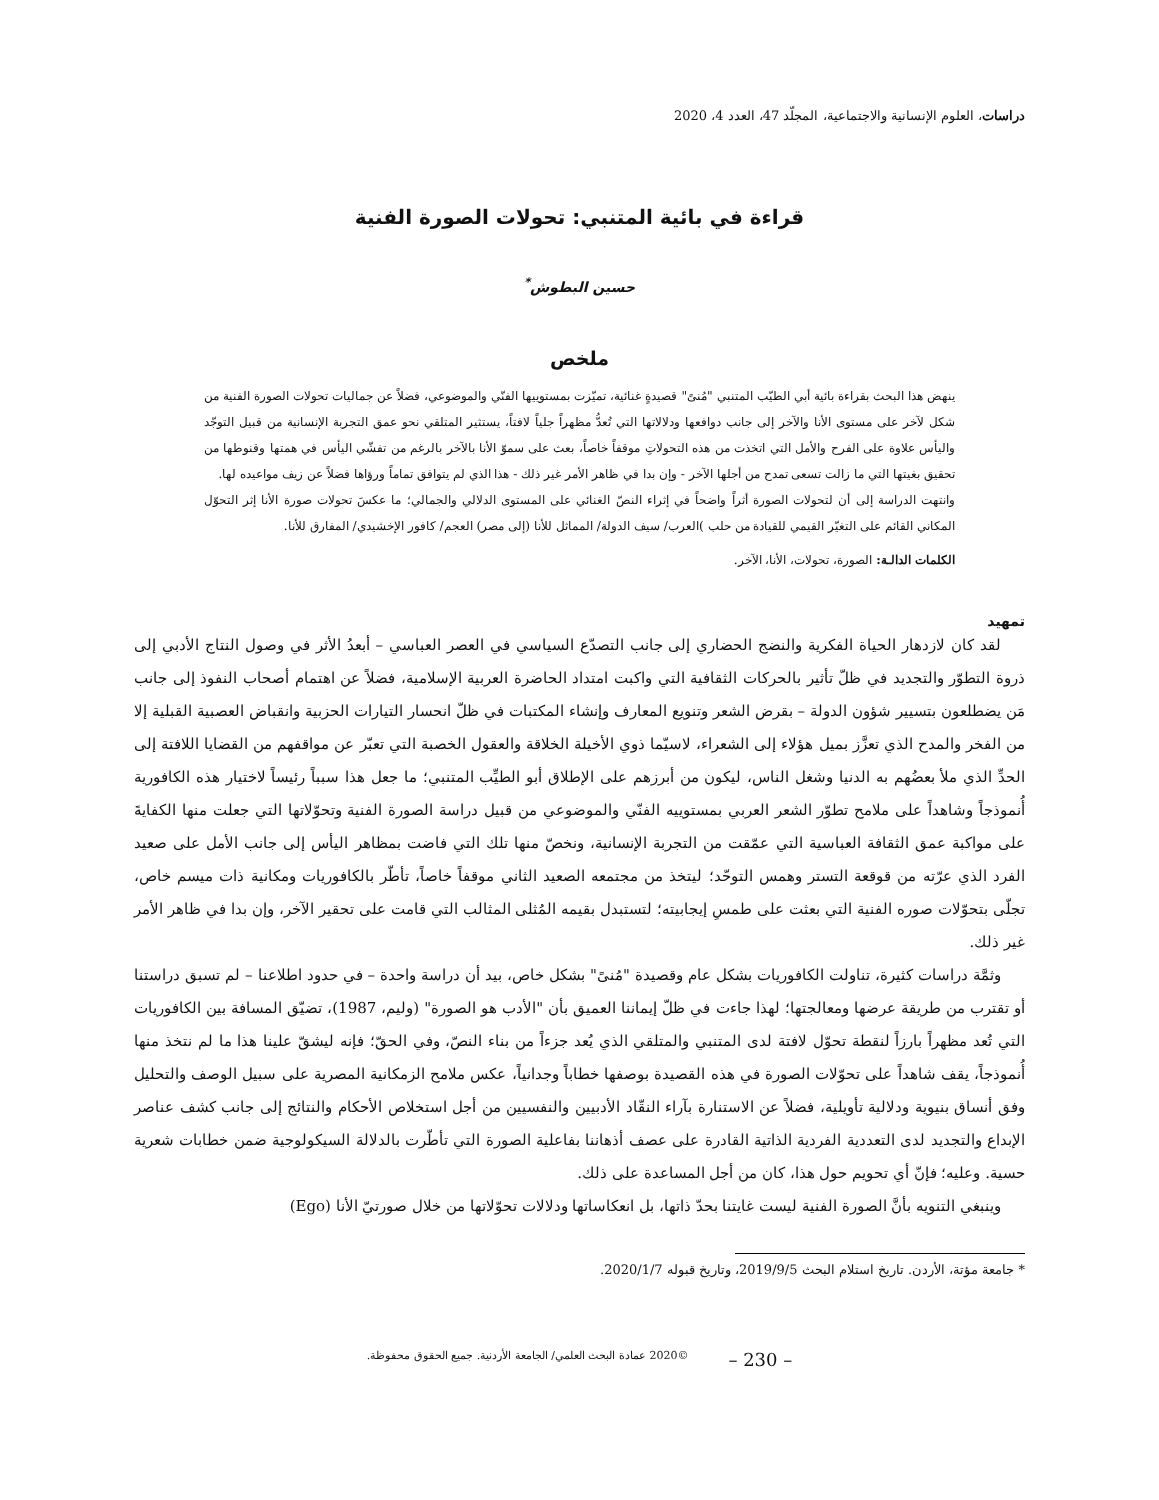دراسات، العلوم الإنسانية والاجتماعية، المجلّد 47، العدد 4، 2020
قراءة في بائية المتنبي: تحولات الصورة الفنية
حسين البطوش<sup>*</sup>
ملخص
ينهض هذا البحث بقراءة بائية أبي الطيّب المتنبي "مُنىً" قصيدةٍ غنائية، تميّزت بمستوييها الفنّي والموضوعي، فضلاً عن جماليات تحولات الصورة الفنية من شكل لآخر على مستوى الأنا والآخر إلى جانب دوافعها ودلالاتها التي تُعدُّ مظهراً جلياً لافتاً، يستثير المتلقي نحو عمق التجربة الإنسانية من قبيل التوجّد واليأس علاوة على الفرح والأمل التي اتخذت من هذه التحولاتِ موقفاً خاصاً، بعث على سموّ الأنا بالآخر بالرغم من تفشّي اليأس في همتها وقنوطها من تحقيق بغيتها التي ما زالت تسعى تمدح من أجلها الآخر - وإن بدا في ظاهر الأمر غير ذلك - هذا الذي لم يتوافق تماماً ورؤاها فضلاً عن زيف مواعيده لها.
وانتهت الدراسة إلى أن لتحولات الصورة أثراً واضحاً في إثراء النصّ الغنائي على المستوى الدلالي والجمالي؛ ما عكسَ تحولات صورة الأنا إثر التحوّل المكاني القائم على التغيّر القيمي للقيادة من حلب )العرب/ سيف الدولة/ المماثل للأنا (إلى مصر) العجم/ كافور الإخشيدي/ المفارق للأنا.
الكلمات الدالـة: الصورة، تحولات، الأنا، الآخر.
تمهيد
لقد كان لازدهار الحياة الفكرية والنضج الحضاري إلى جانب التصدّع السياسي في العصر العباسي – أبعدُ الأثر في وصول النتاج الأدبي إلى ذروة التطوّر والتجديد في ظلّ تأثير بالحركات الثقافية التي واكبت امتداد الحاضرة العربية الإسلامية، فضلاً عن اهتمام أصحاب النفوذ إلى جانب مَن يضطلعون بتسيير شؤون الدولة – بقرض الشعر وتنويع المعارف وإنشاء المكتبات في ظلّ انحسار التيارات الحزبية وانقباض العصبية القبلية إلا من الفخر والمدح الذي تعزَّز بميل هؤلاء إلى الشعراء، لاسيّما ذوي الأخيلة الخلاقة والعقول الخصبة التي تعبّر عن مواقفهم من القضايا اللافتة إلى الحدِّ الذي ملأ بعضُهم به الدنيا وشغل الناس، ليكون من أبرزهم على الإطلاق أبو الطيِّب المتنبي؛ ما جعل هذا سبباً رئيساً لاختيار هذه الكافورية أُنموذجاً وشاهداً على ملامح تطوّر الشعر العربي بمستوييه الفنّي والموضوعي من قبيل دراسة الصورة الفنية وتحوّلاتها التي جعلت منها الكفايةَ على مواكبة عمق الثقافة العباسية التي عمّقت من التجربة الإنسانية، ونخصّ منها تلك التي فاضت بمظاهر اليأس إلى جانب الأمل على صعيد الفرد الذي عرّته من قوقعة التستر وهمس التوحّد؛ ليتخذ من مجتمعه الصعيد الثاني موقفاً خاصاً، تأطّر بالكافوريات ومكانية ذات ميسم خاص، تجلّى بتحوّلات صوره الفنية التي بعثت على طمسِ إيجابيته؛ لتستبدل بقيمه المُثلى المثالب التي قامت على تحقير الآخر، وإن بدا في ظاهر الأمر غير ذلك.
وثمَّة دراسات كثيرة، تناولت الكافوريات بشكل عام وقصيدة "مُنىً" بشكل خاص، بيد أن دراسة واحدة – في حدود اطلاعنا – لم تسبق دراستنا أو تقترب من طريقة عرضها ومعالجتها؛ لهذا جاءت في ظلّ إيماننا العميق بأن "الأدب هو الصورة" (وليم، 1987)، تضيّق المسافة بين الكافوريات التي تُعد مظهراً بارزاً لنقطة تحوّل لافتة لدى المتنبي والمتلقي الذي يُعد جزءاً من بناء النصّ، وفي الحقّ؛ فإنه ليشقّ علينا هذا ما لم نتخذ منها أُنموذجاً، يقف شاهداً على تحوّلات الصورة في هذه القصيدة بوصفها خطاباً وجدانياً، عكس ملامح الزمكانية المصرية على سبيل الوصف والتحليل وفق أنساق بنيوية ودلالية تأويلية، فضلاً عن الاستنارة بآراء النقّاد الأدبيين والنفسيين من أجل استخلاص الأحكام والنتائج إلى جانب كشف عناصر الإبداع والتجديد لدى التعددية الفردية الذاتية القادرة على عصف أذهاننا بفاعلية الصورة التي تأطّرت بالدلالة السيكولوجية ضمن خطابات شعرية حسية. وعليه؛ فإنّ أي تحويم حول هذا، كان من أجل المساعدة على ذلك.
وينبغي التنويه بأنَّ الصورة الفنية ليست غايتنا بحدّ ذاتها، بل انعكاساتها ودلالات تحوّلاتها من خلال صورتيّ الأنا (Ego)
* جامعة مؤتة، الأردن. تاريخ استلام البحث 2019/9/5، وتاريخ قبوله 2020/1/7.
– 230 – ©2020 عمادة البحث العلمي/ الجامعة الأردنية. جميع الحقوق محفوظة.